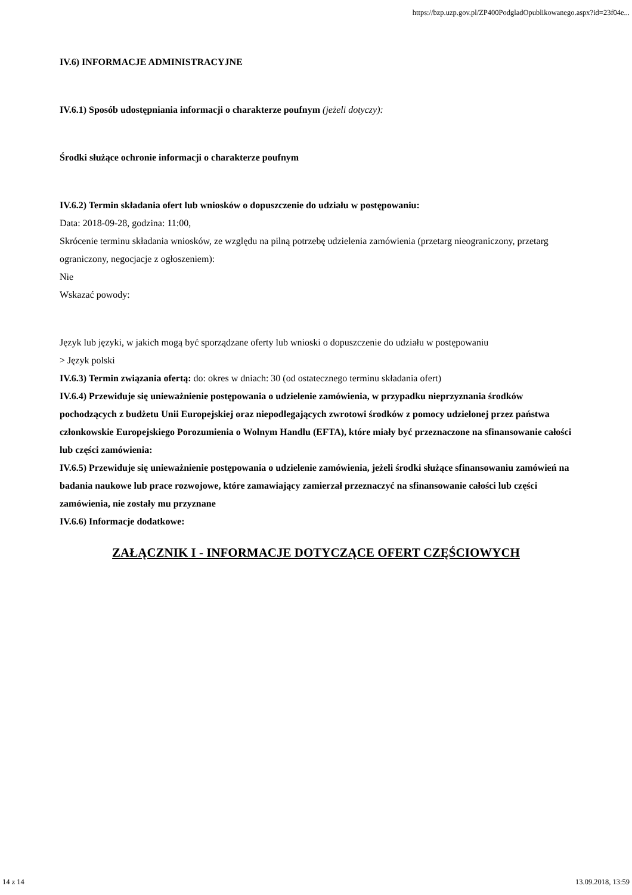https://bzp.uzp.gov.pl/ZP400PodgladOpublikowanego.aspx?id=23f04e...
IV.6) INFORMACJE ADMINISTRACYJNE
IV.6.1) Sposób udostępniania informacji o charakterze poufnym (jeżeli dotyczy):
Środki służące ochronie informacji o charakterze poufnym
IV.6.2) Termin składania ofert lub wniosków o dopuszczenie do udziału w postępowaniu:
Data: 2018-09-28, godzina: 11:00,
Skrócenie terminu składania wniosków, ze względu na pilną potrzebę udzielenia zamówienia (przetarg nieograniczony, przetarg ograniczony, negocjacje z ogłoszeniem):
Nie
Wskazać powody:
Język lub języki, w jakich mogą być sporządzane oferty lub wnioski o dopuszczenie do udziału w postępowaniu
> Język polski
IV.6.3) Termin związania ofertą: do: okres w dniach: 30 (od ostatecznego terminu składania ofert)
IV.6.4) Przewiduje się unieważnienie postępowania o udzielenie zamówienia, w przypadku nieprzyznania środków pochodzących z budżetu Unii Europejskiej oraz niepodlegających zwrotowi środków z pomocy udzielonej przez państwa członkowskie Europejskiego Porozumienia o Wolnym Handlu (EFTA), które miały być przeznaczone na sfinansowanie całości lub części zamówienia:
IV.6.5) Przewiduje się unieważnienie postępowania o udzielenie zamówienia, jeżeli środki służące sfinansowaniu zamówień na badania naukowe lub prace rozwojowe, które zamawiający zamierzał przeznaczyć na sfinansowanie całości lub części zamówienia, nie zostały mu przyznane
IV.6.6) Informacje dodatkowe:
ZAŁĄCZNIK I - INFORMACJE DOTYCZĄCE OFERT CZĘŚCIOWYCH
14 z 14 13.09.2018, 13:59